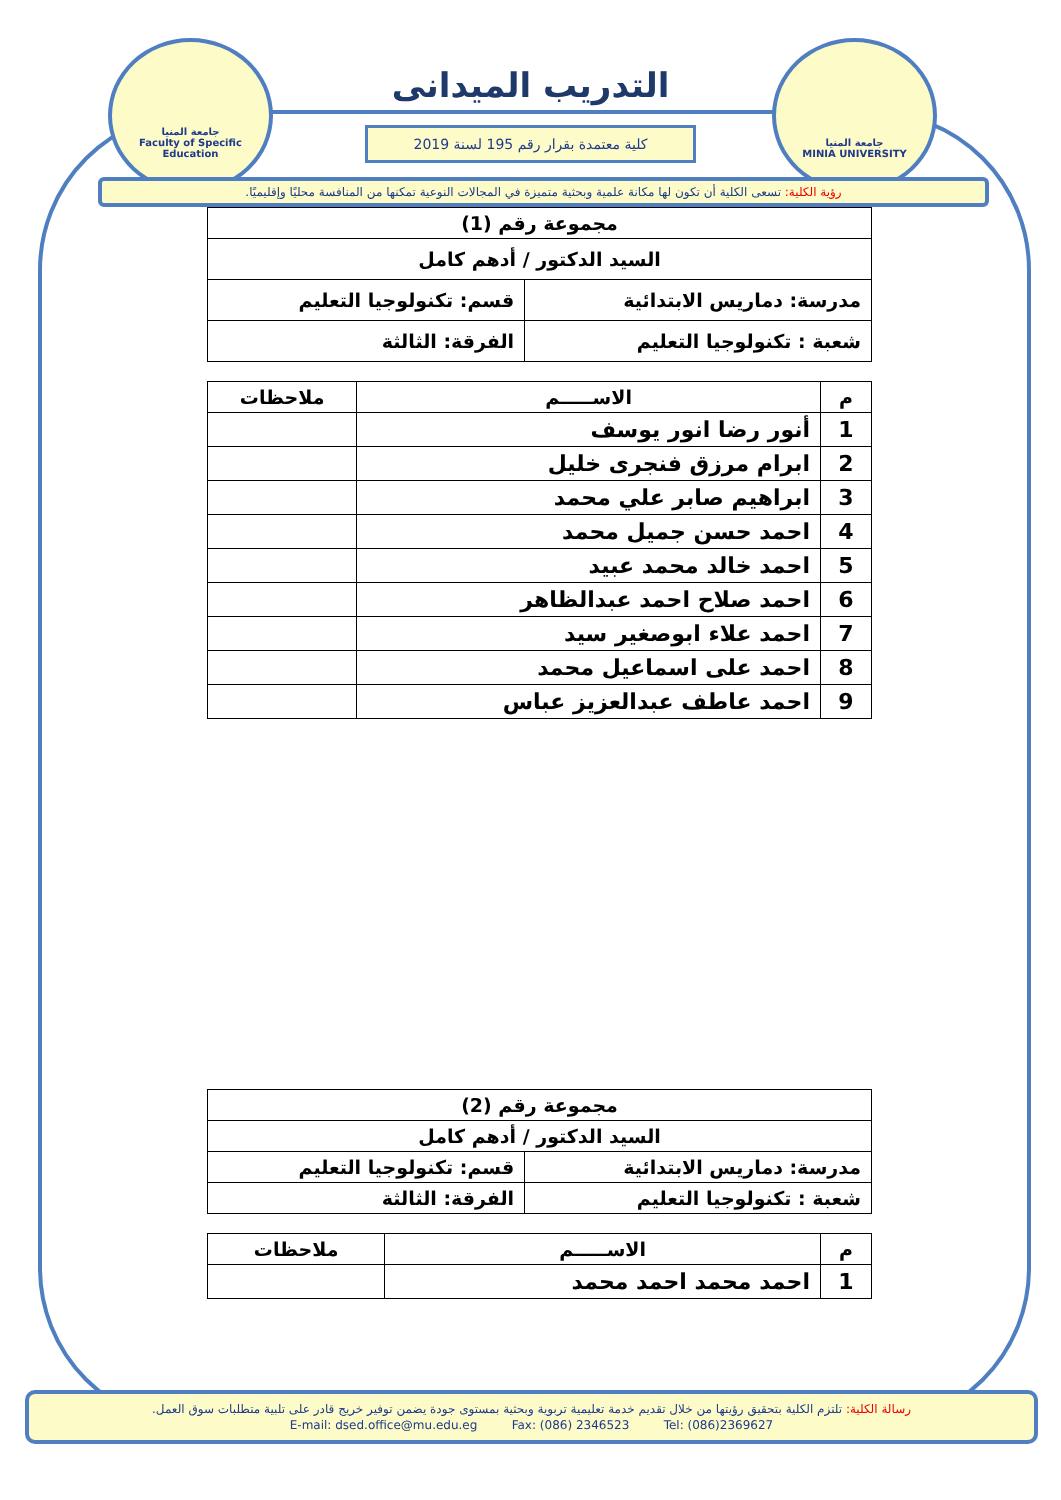جامعة المنيا
Faculty of Specific Education
جامعة المنيا
MINIA UNIVERSITY
التدريب الميدانى
كلية معتمدة بقرار رقم 195 لسنة 2019
رؤية الكلية: تسعى الكلية أن تكون لها مكانة علمية وبحثية متميزة في المجالات النوعية تمكنها من المنافسة محليًا وإقليميًا.
| مجموعة رقم (1) | |
| السيد الدكتور / أدهم كامل | |
| مدرسة: دماريس الابتدائية | قسم: تكنولوجيا التعليم |
| شعبة : تكنولوجيا التعليم | الفرقة: الثالثة |
| م | الاســـــم | ملاحظات |
| --- | --- | --- |
| 1 | أنور رضا انور يوسف | |
| 2 | ابرام مرزق فنجرى خليل | |
| 3 | ابراهيم صابر علي محمد | |
| 4 | احمد حسن جميل محمد | |
| 5 | احمد خالد محمد عبيد | |
| 6 | احمد صلاح احمد عبدالظاهر | |
| 7 | احمد علاء ابوصغير سيد | |
| 8 | احمد على اسماعيل محمد | |
| 9 | احمد عاطف عبدالعزيز عباس | |
| مجموعة رقم (2) | |
| السيد الدكتور / أدهم كامل | |
| مدرسة: دماريس الابتدائية | قسم: تكنولوجيا التعليم |
| شعبة : تكنولوجيا التعليم | الفرقة: الثالثة |
| م | الاســـــم | ملاحظات |
| --- | --- | --- |
| 1 | احمد محمد احمد محمد | |
رسالة الكلية: تلتزم الكلية بتحقيق رؤيتها من خلال تقديم خدمة تعليمية تربوية وبحثية بمستوى جودة يضمن توفير خريج قادر على تلبية متطلبات سوق العمل.
E-mail: dsed.office@mu.edu.eg Fax: (086) 2346523 Tel: (086)2369627